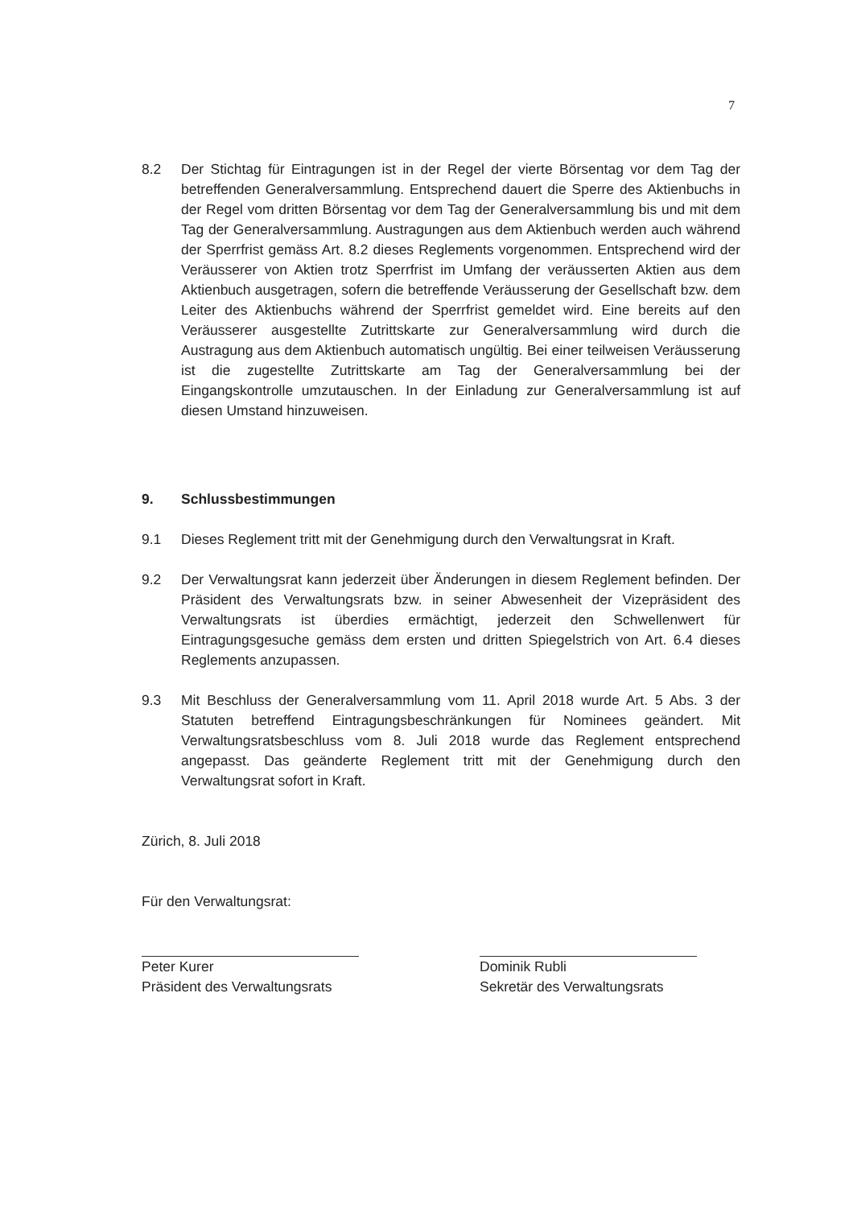7
8.2 Der Stichtag für Eintragungen ist in der Regel der vierte Börsentag vor dem Tag der betreffenden Generalversammlung. Entsprechend dauert die Sperre des Aktienbuchs in der Regel vom dritten Börsentag vor dem Tag der Generalversammlung bis und mit dem Tag der Generalversammlung. Austragungen aus dem Aktienbuch werden auch während der Sperrfrist gemäss Art. 8.2 dieses Reglements vorgenommen. Entsprechend wird der Veräusserer von Aktien trotz Sperrfrist im Umfang der veräusserten Aktien aus dem Aktienbuch ausgetragen, sofern die betreffende Veräusserung der Gesellschaft bzw. dem Leiter des Aktienbuchs während der Sperrfrist gemeldet wird. Eine bereits auf den Veräusserer ausgestellte Zutrittskarte zur Generalversammlung wird durch die Austragung aus dem Aktienbuch automatisch ungültig. Bei einer teilweisen Veräusserung ist die zugestellte Zutrittskarte am Tag der Generalversammlung bei der Eingangskontrolle umzutauschen. In der Einladung zur Generalversammlung ist auf diesen Umstand hinzuweisen.
9. Schlussbestimmungen
9.1 Dieses Reglement tritt mit der Genehmigung durch den Verwaltungsrat in Kraft.
9.2 Der Verwaltungsrat kann jederzeit über Änderungen in diesem Reglement befinden. Der Präsident des Verwaltungsrats bzw. in seiner Abwesenheit der Vizepräsident des Verwaltungsrats ist überdies ermächtigt, jederzeit den Schwellenwert für Eintragungsgesuche gemäss dem ersten und dritten Spiegelstrich von Art. 6.4 dieses Reglements anzupassen.
9.3 Mit Beschluss der Generalversammlung vom 11. April 2018 wurde Art. 5 Abs. 3 der Statuten betreffend Eintragungsbeschränkungen für Nominees geändert. Mit Verwaltungsratsbeschluss vom 8. Juli 2018 wurde das Reglement entsprechend angepasst. Das geänderte Reglement tritt mit der Genehmigung durch den Verwaltungsrat sofort in Kraft.
Zürich, 8. Juli 2018
Für den Verwaltungsrat:
Peter Kurer
Präsident des Verwaltungsrats
Dominik Rubli
Sekretär des Verwaltungsrats